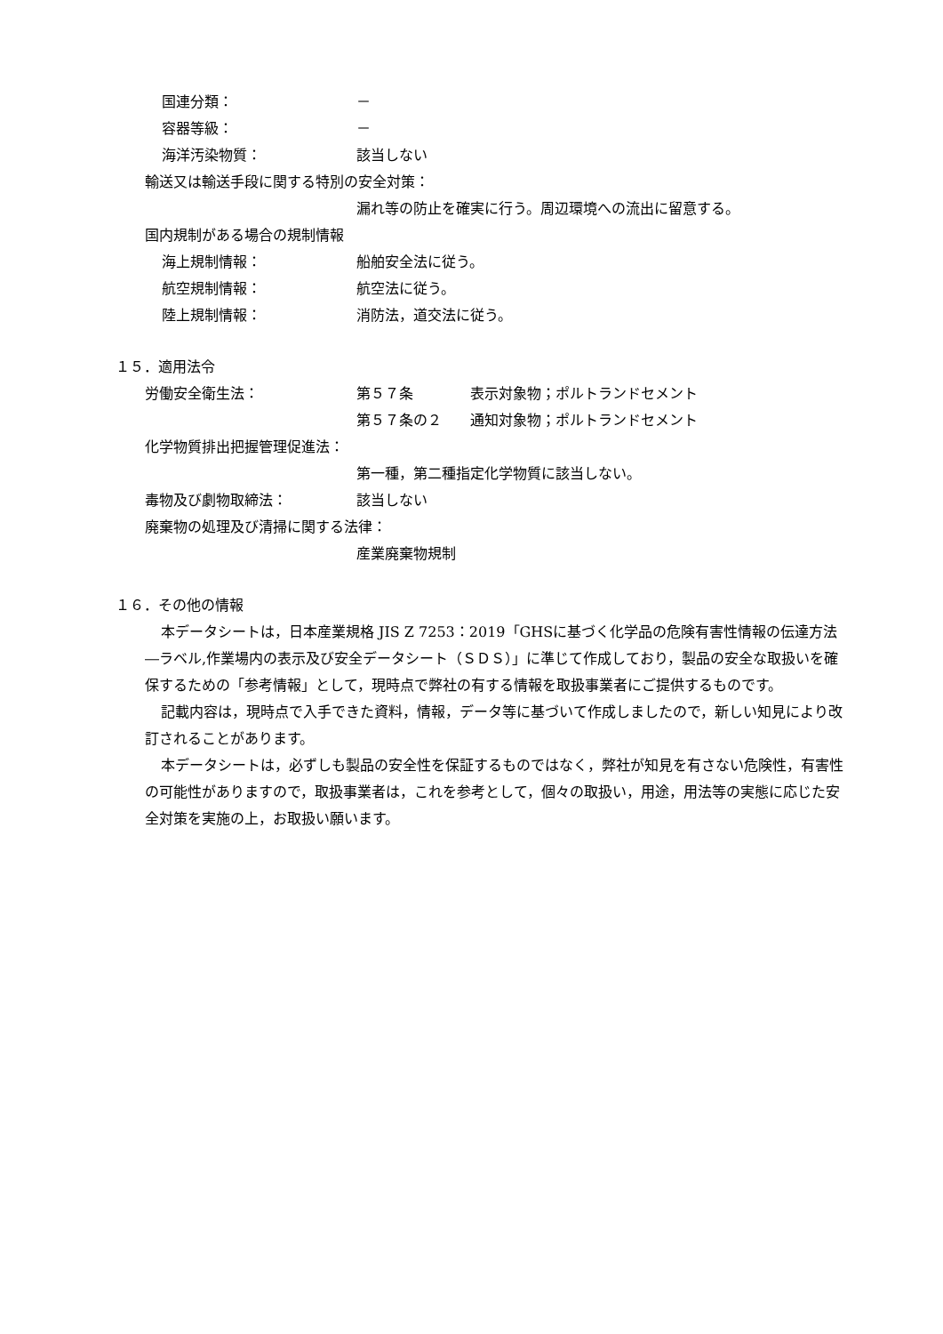国連分類： －
容器等級： －
海洋汚染物質： 該当しない
輸送又は輸送手段に関する特別の安全対策：
漏れ等の防止を確実に行う。周辺環境への流出に留意する。
国内規制がある場合の規制情報
海上規制情報： 船舶安全法に従う。
航空規制情報： 航空法に従う。
陸上規制情報： 消防法，道交法に従う。
１５．適用法令
労働安全衛生法： 第５７条 表示対象物；ポルトランドセメント
第５７条の２ 通知対象物；ポルトランドセメント
化学物質排出把握管理促進法：
第一種，第二種指定化学物質に該当しない。
毒物及び劇物取締法： 該当しない
廃棄物の処理及び清掃に関する法律：
産業廃棄物規制
１６．その他の情報
本データシートは，日本産業規格 JIS Z 7253：2019「GHSに基づく化学品の危険有害性情報の伝達方法―ラベル,作業場内の表示及び安全データシート（ＳＤＳ）」に準じて作成しており，製品の安全な取扱いを確保するための「参考情報」として，現時点で弊社の有する情報を取扱事業者にご提供するものです。
記載内容は，現時点で入手できた資料，情報，データ等に基づいて作成しましたので，新しい知見により改訂されることがあります。
本データシートは，必ずしも製品の安全性を保証するものではなく，弊社が知見を有さない危険性，有害性の可能性がありますので，取扱事業者は，これを参考として，個々の取扱い，用途，用法等の実態に応じた安全対策を実施の上，お取扱い願います。